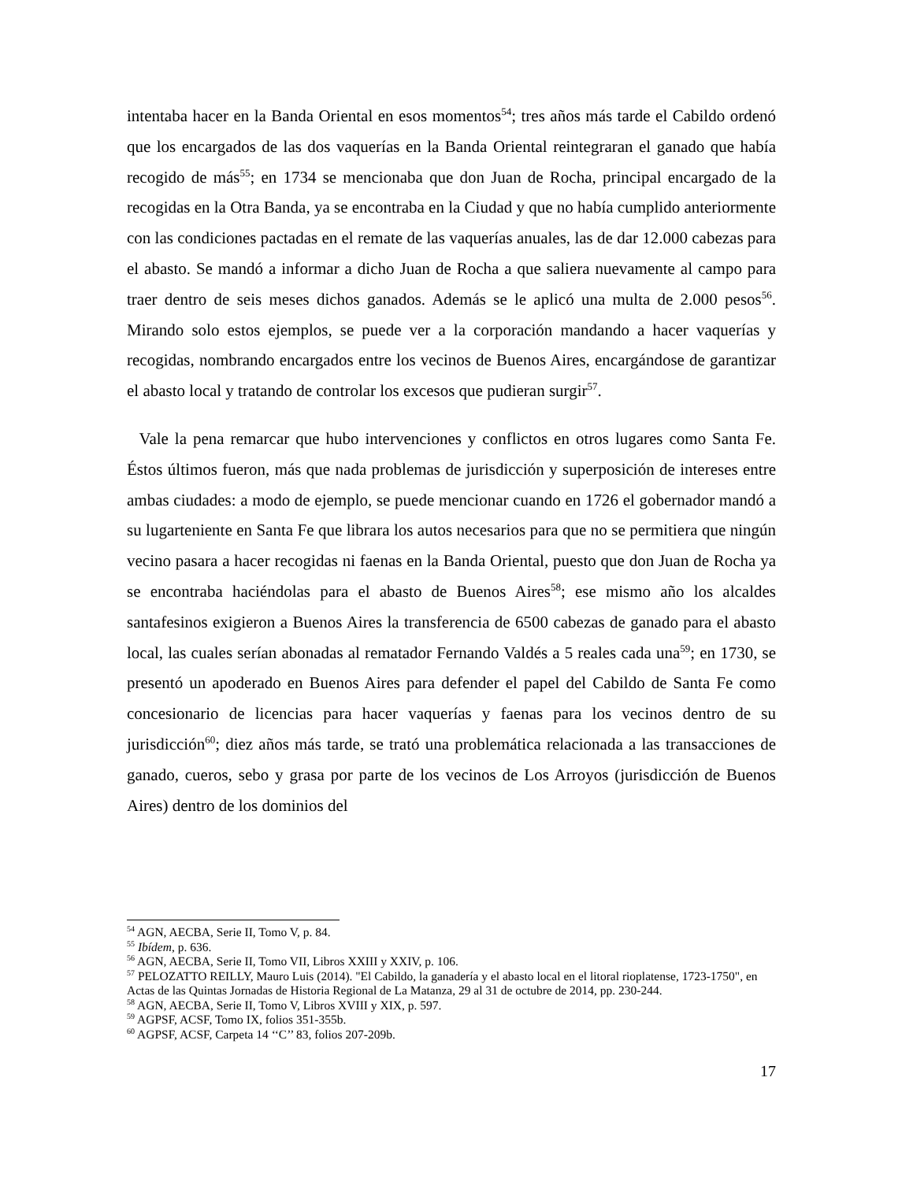intentaba hacer en la Banda Oriental en esos momentos<sup>54</sup>; tres años más tarde el Cabildo ordenó que los encargados de las dos vaquerías en la Banda Oriental reintegraran el ganado que había recogido de más<sup>55</sup>; en 1734 se mencionaba que don Juan de Rocha, principal encargado de la recogidas en la Otra Banda, ya se encontraba en la Ciudad y que no había cumplido anteriormente con las condiciones pactadas en el remate de las vaquerías anuales, las de dar 12.000 cabezas para el abasto. Se mandó a informar a dicho Juan de Rocha a que saliera nuevamente al campo para traer dentro de seis meses dichos ganados. Además se le aplicó una multa de 2.000 pesos<sup>56</sup>. Mirando solo estos ejemplos, se puede ver a la corporación mandando a hacer vaquerías y recogidas, nombrando encargados entre los vecinos de Buenos Aires, encargándose de garantizar el abasto local y tratando de controlar los excesos que pudieran surgir<sup>57</sup>.
Vale la pena remarcar que hubo intervenciones y conflictos en otros lugares como Santa Fe. Éstos últimos fueron, más que nada problemas de jurisdicción y superposición de intereses entre ambas ciudades: a modo de ejemplo, se puede mencionar cuando en 1726 el gobernador mandó a su lugarteniente en Santa Fe que librara los autos necesarios para que no se permitiera que ningún vecino pasara a hacer recogidas ni faenas en la Banda Oriental, puesto que don Juan de Rocha ya se encontraba haciéndolas para el abasto de Buenos Aires<sup>58</sup>; ese mismo año los alcaldes santafesinos exigieron a Buenos Aires la transferencia de 6500 cabezas de ganado para el abasto local, las cuales serían abonadas al rematador Fernando Valdés a 5 reales cada una<sup>59</sup>; en 1730, se presentó un apoderado en Buenos Aires para defender el papel del Cabildo de Santa Fe como concesionario de licencias para hacer vaquerías y faenas para los vecinos dentro de su jurisdicción<sup>60</sup>; diez años más tarde, se trató una problemática relacionada a las transacciones de ganado, cueros, sebo y grasa por parte de los vecinos de Los Arroyos (jurisdicción de Buenos Aires) dentro de los dominios del
<sup>54</sup> AGN, AECBA, Serie II, Tomo V, p. 84.
<sup>55</sup> Ibídem, p. 636.
<sup>56</sup> AGN, AECBA, Serie II, Tomo VII, Libros XXIII y XXIV, p. 106.
<sup>57</sup> PELOZATTO REILLY, Mauro Luis (2014). "El Cabildo, la ganadería y el abasto local en el litoral rioplatense, 1723-1750", en Actas de las Quintas Jornadas de Historia Regional de La Matanza, 29 al 31 de octubre de 2014, pp. 230-244.
<sup>58</sup> AGN, AECBA, Serie II, Tomo V, Libros XVIII y XIX, p. 597.
<sup>59</sup> AGPSF, ACSF, Tomo IX, folios 351-355b.
<sup>60</sup> AGPSF, ACSF, Carpeta 14 ‘‘C’’ 83, folios 207-209b.
17